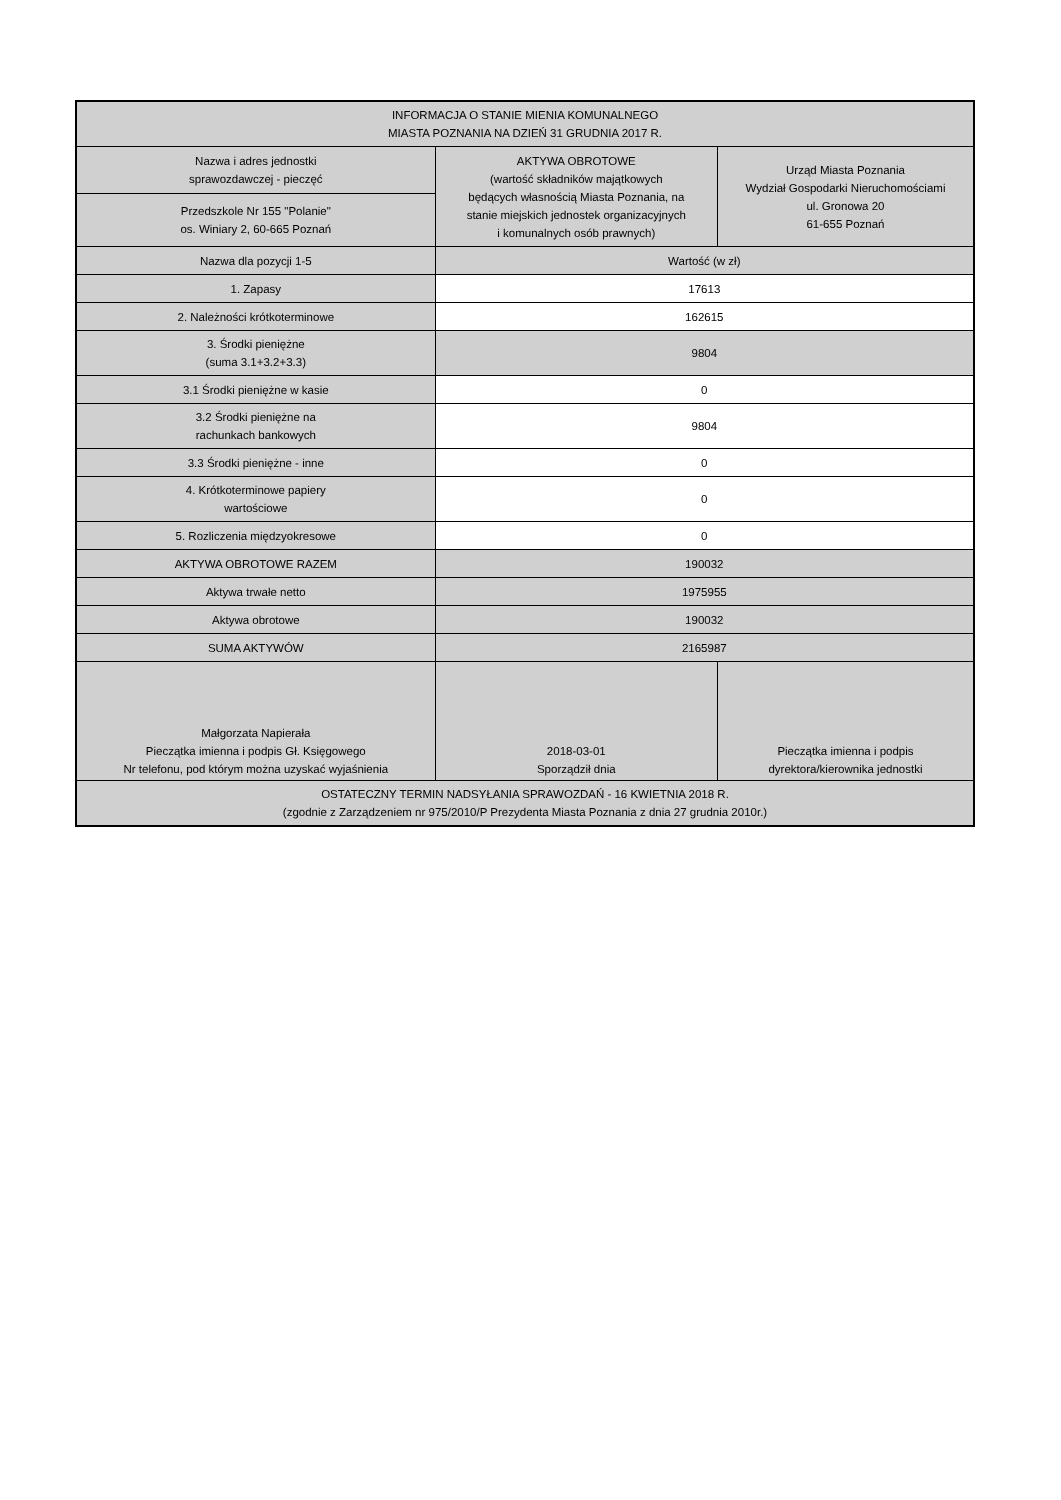| INFORMACJA O STANIE MIENIA KOMUNALNEGO MIASTA POZNANIA NA DZIEŃ 31 GRUDNIA 2017 R. | | |
| Nazwa i adres jednostki sprawozdawczej - pieczęć | AKTYWA OBROTOWE (wartość składników majątkowych będących własnością Miasta Poznania, na stanie miejskich jednostek organizacyjnych i komunalnych osób prawnych) | Urząd Miasta Poznania Wydział Gospodarki Nieruchomościami ul. Gronowa 20 61-655 Poznań |
| Przedszkole Nr 155 "Polanie" os. Winiary 2, 60-665 Poznań | | |
| Nazwa dla pozycji 1-5 | Wartość (w zł) | |
| 1. Zapasy | 17613 | |
| 2. Należności krótkoterminowe | 162615 | |
| 3. Środki pieniężne (suma 3.1+3.2+3.3) | 9804 | |
| 3.1 Środki pieniężne w kasie | 0 | |
| 3.2 Środki pieniężne na rachunkach bankowych | 9804 | |
| 3.3 Środki pieniężne - inne | 0 | |
| 4. Krótkoterminowe papiery wartościowe | 0 | |
| 5. Rozliczenia międzyokresowe | 0 | |
| AKTYWA OBROTOWE RAZEM | 190032 | |
| Aktywa trwałe netto | 1975955 | |
| Aktywa obrotowe | 190032 | |
| SUMA AKTYWÓW | 2165987 | |
| Małgorzata Napierała Pieczątka imienna i podpis Gł. Księgowego Nr telefonu, pod którym można uzyskać wyjaśnienia | 2018-03-01 Sporządził dnia | Pieczątka imienna i podpis dyrektora/kierownika jednostki |
| OSTATECZNY TERMIN NADSYŁANIA SPRAWOZDAŃ - 16 KWIETNIA 2018 R. (zgodnie z Zarządzeniem nr 975/2010/P Prezydenta Miasta Poznania z dnia 27 grudnia 2010r.) | | |